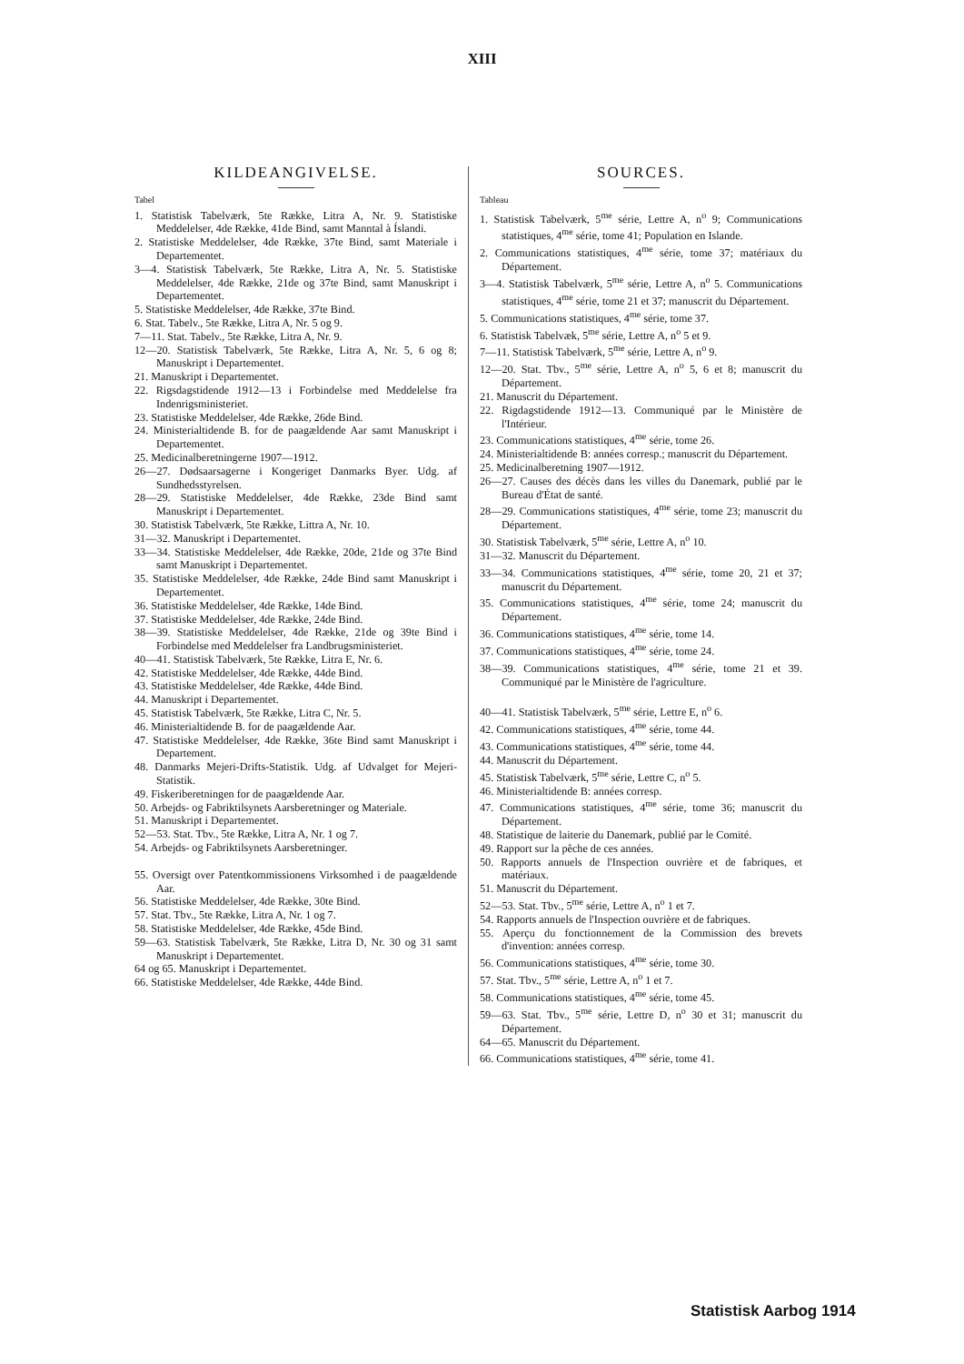XIII
KILDEANGIVELSE.
Tabel
1. Statistisk Tabelværk, 5te Række, Litra A, Nr. 9. Statistiske Meddelelser, 4de Række, 41de Bind, samt Manntal à Íslandi.
2. Statistiske Meddelelser, 4de Række, 37te Bind, samt Materiale i Departementet.
3—4. Statistisk Tabelværk, 5te Række, Litra A, Nr. 5. Statistiske Meddelelser, 4de Række, 21de og 37te Bind, samt Manuskript i Departementet.
5. Statistiske Meddelelser, 4de Række, 37te Bind.
6. Stat. Tabelv., 5te Række, Litra A, Nr. 5 og 9.
7—11. Stat. Tabelv., 5te Række, Litra A, Nr. 9.
12—20. Statistisk Tabelværk, 5te Række, Litra A, Nr. 5, 6 og 8; Manuskript i Departementet.
21. Manuskript i Departementet.
22. Rigsdagstidende 1912—13 i Forbindelse med Meddelelse fra Indenrigsministeriet.
23. Statistiske Meddelelser, 4de Række, 26de Bind.
24. Ministerialtidende B. for de paagældende Aar samt Manuskript i Departementet.
25. Medicinalberetningerne 1907—1912.
26—27. Dødsaarsagerne i Kongeriget Danmarks Byer. Udg. af Sundhedsstyrelsen.
28—29. Statistiske Meddelelser, 4de Række, 23de Bind samt Manuskript i Departementet.
30. Statistisk Tabelværk, 5te Række, Littra A, Nr. 10.
31—32. Manuskript i Departementet.
33—34. Statistiske Meddelelser, 4de Række, 20de, 21de og 37te Bind samt Manuskript i Departementet.
35. Statistiske Meddelelser, 4de Række, 24de Bind samt Manuskript i Departementet.
36. Statistiske Meddelelser, 4de Række, 14de Bind.
37. Statistiske Meddelelser, 4de Række, 24de Bind.
38—39. Statistiske Meddelelser, 4de Række, 21de og 39te Bind i Forbindelse med Meddelelser fra Landbrugsministeriet.
40—41. Statistisk Tabelværk, 5te Række, Litra E, Nr. 6.
42. Statistiske Meddelelser, 4de Række, 44de Bind.
43. Statistiske Meddelelser, 4de Række, 44de Bind.
44. Manuskript i Departementet.
45. Statistisk Tabelværk, 5te Række, Litra C, Nr. 5.
46. Ministerialtidende B. for de paagældende Aar.
47. Statistiske Meddelelser, 4de Række, 36te Bind samt Manuskript i Departement.
48. Danmarks Mejeri-Drifts-Statistik. Udg. af Udvalget for Mejeri-Statistik.
49. Fiskeriberetningen for de paagældende Aar.
50. Arbejds- og Fabriktilsynets Aarsberetninger og Materiale.
51. Manuskript i Departementet.
52—53. Stat. Tbv., 5te Række, Litra A, Nr. 1 og 7.
54. Arbejds- og Fabriktilsynets Aarsberetninger.
55. Oversigt over Patentkommissionens Virksomhed i de paagældende Aar.
56. Statistiske Meddelelser, 4de Række, 30te Bind.
57. Stat. Tbv., 5te Række, Litra A, Nr. 1 og 7.
58. Statistiske Meddelelser, 4de Række, 45de Bind.
59—63. Statistisk Tabelværk, 5te Række, Litra D, Nr. 30 og 31 samt Manuskript i Departementet.
64 og 65. Manuskript i Departementet.
66. Statistiske Meddelelser, 4de Række, 44de Bind.
SOURCES.
Tableau
1. Statistisk Tabelværk, 5<sup>me</sup> série, Lettre A, n<sup>o</sup> 9; Communications statistiques, 4<sup>me</sup> série, tome 41; Population en Islande.
2. Communications statistiques, 4<sup>me</sup> série, tome 37; matériaux du Département.
3—4. Statistisk Tabelværk, 5<sup>me</sup> série, Lettre A, n<sup>o</sup> 5. Communications statistiques, 4<sup>me</sup> série, tome 21 et 37; manuscrit du Département.
5. Communications statistiques, 4<sup>me</sup> série, tome 37.
6. Statistisk Tabelvæk, 5<sup>me</sup> série, Lettre A, n<sup>o</sup> 5 et 9.
7—11. Statistisk Tabelværk, 5<sup>me</sup> série, Lettre A, n<sup>o</sup> 9.
12—20. Stat. Tbv., 5<sup>me</sup> série, Lettre A, n<sup>o</sup> 5, 6 et 8; manuscrit du Département.
21. Manuscrit du Département.
22. Rigdagstidende 1912—13. Communiqué par le Ministère de l'Intérieur.
23. Communications statistiques, 4<sup>me</sup> série, tome 26.
24. Ministerialtidende B: années corresp.; manuscrit du Département.
25. Medicinalberetning 1907—1912.
26—27. Causes des décès dans les villes du Danemark, publié par le Bureau d'État de santé.
28—29. Communications statistiques, 4<sup>me</sup> série, tome 23; manuscrit du Département.
30. Statistisk Tabelværk, 5<sup>me</sup> série, Lettre A, n<sup>o</sup> 10.
31—32. Manuscrit du Département.
33—34. Communications statistiques, 4<sup>me</sup> série, tome 20, 21 et 37; manuscrit du Département.
35. Communications statistiques, 4<sup>me</sup> série, tome 24; manuscrit du Département.
36. Communications statistiques, 4<sup>me</sup> série, tome 14.
37. Communications statistiques, 4<sup>me</sup> série, tome 24.
38—39. Communications statistiques, 4<sup>me</sup> série, tome 21 et 39. Communiqué par le Ministère de l'agriculture.
40—41. Statistisk Tabelværk, 5<sup>me</sup> série, Lettre E, n<sup>o</sup> 6.
42. Communications statistiques, 4<sup>me</sup> série, tome 44.
43. Communications statistiques, 4<sup>me</sup> série, tome 44.
44. Manuscrit du Département.
45. Statistisk Tabelværk, 5<sup>me</sup> série, Lettre C, n<sup>o</sup> 5.
46. Ministerialtidende B: années corresp.
47. Communications statistiques, 4<sup>me</sup> série, tome 36; manuscrit du Département.
48. Statistique de laiterie du Danemark, publié par le Comité.
49. Rapport sur la pêche de ces années.
50. Rapports annuels de l'Inspection ouvrière et de fabriques, et matériaux.
51. Manuscrit du Département.
52—53. Stat. Tbv., 5<sup>me</sup> série, Lettre A, n<sup>o</sup> 1 et 7.
54. Rapports annuels de l'Inspection ouvrière et de fabriques.
55. Aperçu du fonctionnement de la Commission des brevets d'invention: années corresp.
56. Communications statistiques, 4<sup>me</sup> série, tome 30.
57. Stat. Tbv., 5<sup>me</sup> série, Lettre A, n<sup>o</sup> 1 et 7.
58. Communications statistiques, 4<sup>me</sup> série, tome 45.
59—63. Stat. Tbv., 5<sup>me</sup> série, Lettre D, n<sup>o</sup> 30 et 31; manuscrit du Département.
64—65. Manuscrit du Département.
66. Communications statistiques, 4<sup>me</sup> série, tome 41.
Statistisk Aarbog 1914